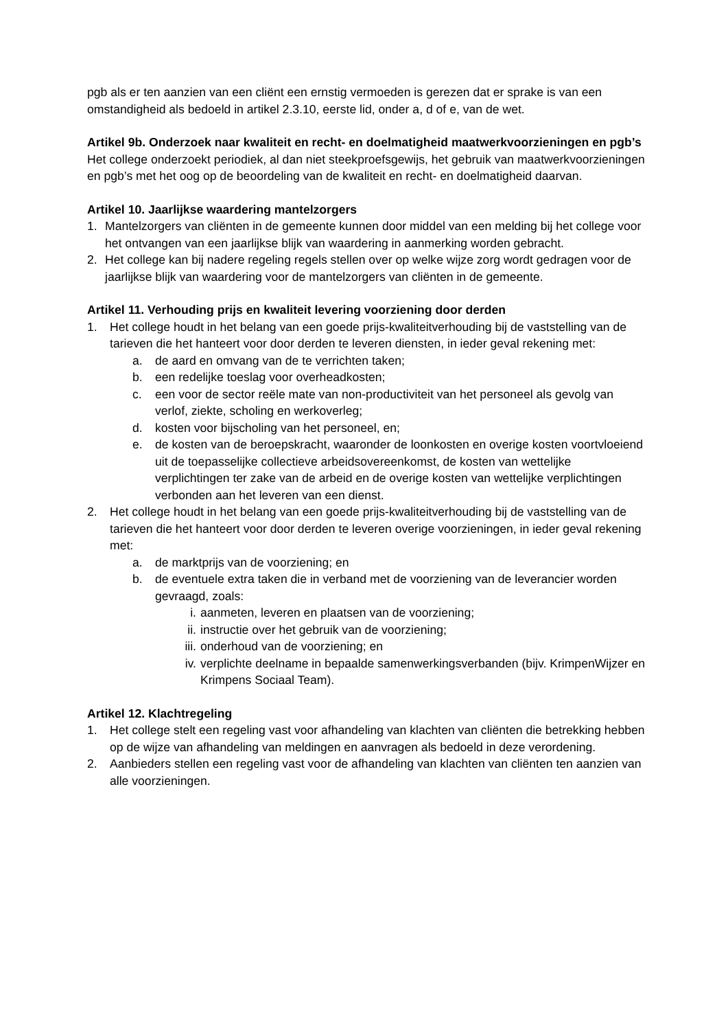pgb als er ten aanzien van een cliënt een ernstig vermoeden is gerezen dat er sprake is van een omstandigheid als bedoeld in artikel 2.3.10, eerste lid, onder a, d of e, van de wet.
Artikel 9b. Onderzoek naar kwaliteit en recht- en doelmatigheid maatwerkvoorzieningen en pgb’s
Het college onderzoekt periodiek, al dan niet steekproefsgewijs, het gebruik van maatwerkvoorzieningen en pgb’s met het oog op de beoordeling van de kwaliteit en recht- en doelmatigheid daarvan.
Artikel 10. Jaarlijkse waardering mantelzorgers
1. Mantelzorgers van cliënten in de gemeente kunnen door middel van een melding bij het college voor het ontvangen van een jaarlijkse blijk van waardering in aanmerking worden gebracht.
2. Het college kan bij nadere regeling regels stellen over op welke wijze zorg wordt gedragen voor de jaarlijkse blijk van waardering voor de mantelzorgers van cliënten in de gemeente.
Artikel 11. Verhouding prijs en kwaliteit levering voorziening door derden
1. Het college houdt in het belang van een goede prijs-kwaliteitverhouding bij de vaststelling van de tarieven die het hanteert voor door derden te leveren diensten, in ieder geval rekening met:
a. de aard en omvang van de te verrichten taken;
b. een redelijke toeslag voor overheadkosten;
c. een voor de sector reële mate van non-productiviteit van het personeel als gevolg van verlof, ziekte, scholing en werkoverleg;
d. kosten voor bijscholing van het personeel, en;
e. de kosten van de beroepskracht, waaronder de loonkosten en overige kosten voortvloeiend uit de toepasselijke collectieve arbeidsovereenkomst, de kosten van wettelijke verplichtingen ter zake van de arbeid en de overige kosten van wettelijke verplichtingen verbonden aan het leveren van een dienst.
2. Het college houdt in het belang van een goede prijs-kwaliteitverhouding bij de vaststelling van de tarieven die het hanteert voor door derden te leveren overige voorzieningen, in ieder geval rekening met:
a. de marktprijs van de voorziening; en
b. de eventuele extra taken die in verband met de voorziening van de leverancier worden gevraagd, zoals:
i. aanmeten, leveren en plaatsen van de voorziening;
ii. instructie over het gebruik van de voorziening;
iii. onderhoud van de voorziening; en
iv. verplichte deelname in bepaalde samenwerkingsverbanden (bijv. KrimpenWijzer en Krimpens Sociaal Team).
Artikel 12. Klachtregeling
1. Het college stelt een regeling vast voor afhandeling van klachten van cliënten die betrekking hebben op de wijze van afhandeling van meldingen en aanvragen als bedoeld in deze verordening.
2. Aanbieders stellen een regeling vast voor de afhandeling van klachten van cliënten ten aanzien van alle voorzieningen.